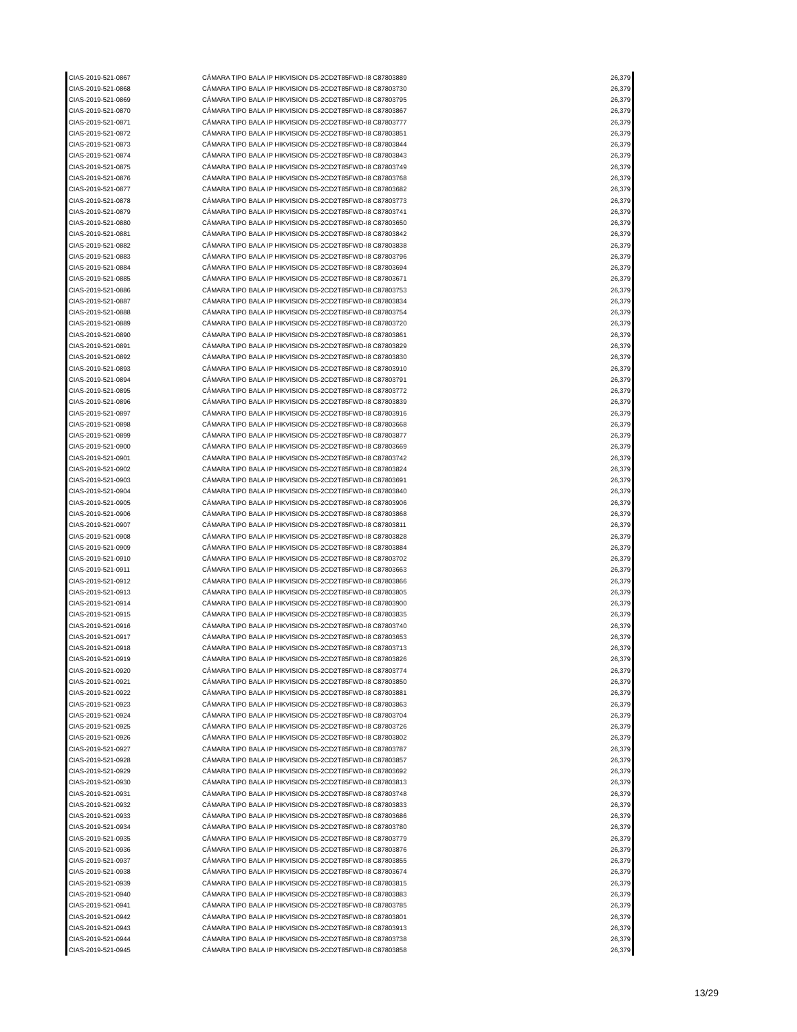| CIAS-2019-521-0867 | CÁMARA TIPO BALA IP HIKVISION DS-2CD2T85FWD-I8 C87803889 | 26,379 |
| CIAS-2019-521-0868 | CÁMARA TIPO BALA IP HIKVISION DS-2CD2T85FWD-I8 C87803730 | 26,379 |
| CIAS-2019-521-0869 | CÁMARA TIPO BALA IP HIKVISION DS-2CD2T85FWD-I8 C87803795 | 26,379 |
| CIAS-2019-521-0870 | CÁMARA TIPO BALA IP HIKVISION DS-2CD2T85FWD-I8 C87803867 | 26,379 |
| CIAS-2019-521-0871 | CÁMARA TIPO BALA IP HIKVISION DS-2CD2T85FWD-I8 C87803777 | 26,379 |
| CIAS-2019-521-0872 | CÁMARA TIPO BALA IP HIKVISION DS-2CD2T85FWD-I8 C87803851 | 26,379 |
| CIAS-2019-521-0873 | CÁMARA TIPO BALA IP HIKVISION DS-2CD2T85FWD-I8 C87803844 | 26,379 |
| CIAS-2019-521-0874 | CÁMARA TIPO BALA IP HIKVISION DS-2CD2T85FWD-I8 C87803843 | 26,379 |
| CIAS-2019-521-0875 | CÁMARA TIPO BALA IP HIKVISION DS-2CD2T85FWD-I8 C87803749 | 26,379 |
| CIAS-2019-521-0876 | CÁMARA TIPO BALA IP HIKVISION DS-2CD2T85FWD-I8 C87803768 | 26,379 |
| CIAS-2019-521-0877 | CÁMARA TIPO BALA IP HIKVISION DS-2CD2T85FWD-I8 C87803682 | 26,379 |
| CIAS-2019-521-0878 | CÁMARA TIPO BALA IP HIKVISION DS-2CD2T85FWD-I8 C87803773 | 26,379 |
| CIAS-2019-521-0879 | CÁMARA TIPO BALA IP HIKVISION DS-2CD2T85FWD-I8 C87803741 | 26,379 |
| CIAS-2019-521-0880 | CÁMARA TIPO BALA IP HIKVISION DS-2CD2T85FWD-I8 C87803650 | 26,379 |
| CIAS-2019-521-0881 | CÁMARA TIPO BALA IP HIKVISION DS-2CD2T85FWD-I8 C87803842 | 26,379 |
| CIAS-2019-521-0882 | CÁMARA TIPO BALA IP HIKVISION DS-2CD2T85FWD-I8 C87803838 | 26,379 |
| CIAS-2019-521-0883 | CÁMARA TIPO BALA IP HIKVISION DS-2CD2T85FWD-I8 C87803796 | 26,379 |
| CIAS-2019-521-0884 | CÁMARA TIPO BALA IP HIKVISION DS-2CD2T85FWD-I8 C87803694 | 26,379 |
| CIAS-2019-521-0885 | CÁMARA TIPO BALA IP HIKVISION DS-2CD2T85FWD-I8 C87803671 | 26,379 |
| CIAS-2019-521-0886 | CÁMARA TIPO BALA IP HIKVISION DS-2CD2T85FWD-I8 C87803753 | 26,379 |
| CIAS-2019-521-0887 | CÁMARA TIPO BALA IP HIKVISION DS-2CD2T85FWD-I8 C87803834 | 26,379 |
| CIAS-2019-521-0888 | CÁMARA TIPO BALA IP HIKVISION DS-2CD2T85FWD-I8 C87803754 | 26,379 |
| CIAS-2019-521-0889 | CÁMARA TIPO BALA IP HIKVISION DS-2CD2T85FWD-I8 C87803720 | 26,379 |
| CIAS-2019-521-0890 | CÁMARA TIPO BALA IP HIKVISION DS-2CD2T85FWD-I8 C87803861 | 26,379 |
| CIAS-2019-521-0891 | CÁMARA TIPO BALA IP HIKVISION DS-2CD2T85FWD-I8 C87803829 | 26,379 |
| CIAS-2019-521-0892 | CÁMARA TIPO BALA IP HIKVISION DS-2CD2T85FWD-I8 C87803830 | 26,379 |
| CIAS-2019-521-0893 | CÁMARA TIPO BALA IP HIKVISION DS-2CD2T85FWD-I8 C87803910 | 26,379 |
| CIAS-2019-521-0894 | CÁMARA TIPO BALA IP HIKVISION DS-2CD2T85FWD-I8 C87803791 | 26,379 |
| CIAS-2019-521-0895 | CÁMARA TIPO BALA IP HIKVISION DS-2CD2T85FWD-I8 C87803772 | 26,379 |
| CIAS-2019-521-0896 | CÁMARA TIPO BALA IP HIKVISION DS-2CD2T85FWD-I8 C87803839 | 26,379 |
| CIAS-2019-521-0897 | CÁMARA TIPO BALA IP HIKVISION DS-2CD2T85FWD-I8 C87803916 | 26,379 |
| CIAS-2019-521-0898 | CÁMARA TIPO BALA IP HIKVISION DS-2CD2T85FWD-I8 C87803668 | 26,379 |
| CIAS-2019-521-0899 | CÁMARA TIPO BALA IP HIKVISION DS-2CD2T85FWD-I8 C87803877 | 26,379 |
| CIAS-2019-521-0900 | CÁMARA TIPO BALA IP HIKVISION DS-2CD2T85FWD-I8 C87803669 | 26,379 |
| CIAS-2019-521-0901 | CÁMARA TIPO BALA IP HIKVISION DS-2CD2T85FWD-I8 C87803742 | 26,379 |
| CIAS-2019-521-0902 | CÁMARA TIPO BALA IP HIKVISION DS-2CD2T85FWD-I8 C87803824 | 26,379 |
| CIAS-2019-521-0903 | CÁMARA TIPO BALA IP HIKVISION DS-2CD2T85FWD-I8 C87803691 | 26,379 |
| CIAS-2019-521-0904 | CÁMARA TIPO BALA IP HIKVISION DS-2CD2T85FWD-I8 C87803840 | 26,379 |
| CIAS-2019-521-0905 | CÁMARA TIPO BALA IP HIKVISION DS-2CD2T85FWD-I8 C87803906 | 26,379 |
| CIAS-2019-521-0906 | CÁMARA TIPO BALA IP HIKVISION DS-2CD2T85FWD-I8 C87803868 | 26,379 |
| CIAS-2019-521-0907 | CÁMARA TIPO BALA IP HIKVISION DS-2CD2T85FWD-I8 C87803811 | 26,379 |
| CIAS-2019-521-0908 | CÁMARA TIPO BALA IP HIKVISION DS-2CD2T85FWD-I8 C87803828 | 26,379 |
| CIAS-2019-521-0909 | CÁMARA TIPO BALA IP HIKVISION DS-2CD2T85FWD-I8 C87803884 | 26,379 |
| CIAS-2019-521-0910 | CÁMARA TIPO BALA IP HIKVISION DS-2CD2T85FWD-I8 C87803702 | 26,379 |
| CIAS-2019-521-0911 | CÁMARA TIPO BALA IP HIKVISION DS-2CD2T85FWD-I8 C87803663 | 26,379 |
| CIAS-2019-521-0912 | CÁMARA TIPO BALA IP HIKVISION DS-2CD2T85FWD-I8 C87803866 | 26,379 |
| CIAS-2019-521-0913 | CÁMARA TIPO BALA IP HIKVISION DS-2CD2T85FWD-I8 C87803805 | 26,379 |
| CIAS-2019-521-0914 | CÁMARA TIPO BALA IP HIKVISION DS-2CD2T85FWD-I8 C87803900 | 26,379 |
| CIAS-2019-521-0915 | CÁMARA TIPO BALA IP HIKVISION DS-2CD2T85FWD-I8 C87803835 | 26,379 |
| CIAS-2019-521-0916 | CÁMARA TIPO BALA IP HIKVISION DS-2CD2T85FWD-I8 C87803740 | 26,379 |
| CIAS-2019-521-0917 | CÁMARA TIPO BALA IP HIKVISION DS-2CD2T85FWD-I8 C87803653 | 26,379 |
| CIAS-2019-521-0918 | CÁMARA TIPO BALA IP HIKVISION DS-2CD2T85FWD-I8 C87803713 | 26,379 |
| CIAS-2019-521-0919 | CÁMARA TIPO BALA IP HIKVISION DS-2CD2T85FWD-I8 C87803826 | 26,379 |
| CIAS-2019-521-0920 | CÁMARA TIPO BALA IP HIKVISION DS-2CD2T85FWD-I8 C87803774 | 26,379 |
| CIAS-2019-521-0921 | CÁMARA TIPO BALA IP HIKVISION DS-2CD2T85FWD-I8 C87803850 | 26,379 |
| CIAS-2019-521-0922 | CÁMARA TIPO BALA IP HIKVISION DS-2CD2T85FWD-I8 C87803881 | 26,379 |
| CIAS-2019-521-0923 | CÁMARA TIPO BALA IP HIKVISION DS-2CD2T85FWD-I8 C87803863 | 26,379 |
| CIAS-2019-521-0924 | CÁMARA TIPO BALA IP HIKVISION DS-2CD2T85FWD-I8 C87803704 | 26,379 |
| CIAS-2019-521-0925 | CÁMARA TIPO BALA IP HIKVISION DS-2CD2T85FWD-I8 C87803726 | 26,379 |
| CIAS-2019-521-0926 | CÁMARA TIPO BALA IP HIKVISION DS-2CD2T85FWD-I8 C87803802 | 26,379 |
| CIAS-2019-521-0927 | CÁMARA TIPO BALA IP HIKVISION DS-2CD2T85FWD-I8 C87803787 | 26,379 |
| CIAS-2019-521-0928 | CÁMARA TIPO BALA IP HIKVISION DS-2CD2T85FWD-I8 C87803857 | 26,379 |
| CIAS-2019-521-0929 | CÁMARA TIPO BALA IP HIKVISION DS-2CD2T85FWD-I8 C87803692 | 26,379 |
| CIAS-2019-521-0930 | CÁMARA TIPO BALA IP HIKVISION DS-2CD2T85FWD-I8 C87803813 | 26,379 |
| CIAS-2019-521-0931 | CÁMARA TIPO BALA IP HIKVISION DS-2CD2T85FWD-I8 C87803748 | 26,379 |
| CIAS-2019-521-0932 | CÁMARA TIPO BALA IP HIKVISION DS-2CD2T85FWD-I8 C87803833 | 26,379 |
| CIAS-2019-521-0933 | CÁMARA TIPO BALA IP HIKVISION DS-2CD2T85FWD-I8 C87803686 | 26,379 |
| CIAS-2019-521-0934 | CÁMARA TIPO BALA IP HIKVISION DS-2CD2T85FWD-I8 C87803780 | 26,379 |
| CIAS-2019-521-0935 | CÁMARA TIPO BALA IP HIKVISION DS-2CD2T85FWD-I8 C87803779 | 26,379 |
| CIAS-2019-521-0936 | CÁMARA TIPO BALA IP HIKVISION DS-2CD2T85FWD-I8 C87803876 | 26,379 |
| CIAS-2019-521-0937 | CÁMARA TIPO BALA IP HIKVISION DS-2CD2T85FWD-I8 C87803855 | 26,379 |
| CIAS-2019-521-0938 | CÁMARA TIPO BALA IP HIKVISION DS-2CD2T85FWD-I8 C87803674 | 26,379 |
| CIAS-2019-521-0939 | CÁMARA TIPO BALA IP HIKVISION DS-2CD2T85FWD-I8 C87803815 | 26,379 |
| CIAS-2019-521-0940 | CÁMARA TIPO BALA IP HIKVISION DS-2CD2T85FWD-I8 C87803883 | 26,379 |
| CIAS-2019-521-0941 | CÁMARA TIPO BALA IP HIKVISION DS-2CD2T85FWD-I8 C87803785 | 26,379 |
| CIAS-2019-521-0942 | CÁMARA TIPO BALA IP HIKVISION DS-2CD2T85FWD-I8 C87803801 | 26,379 |
| CIAS-2019-521-0943 | CÁMARA TIPO BALA IP HIKVISION DS-2CD2T85FWD-I8 C87803913 | 26,379 |
| CIAS-2019-521-0944 | CÁMARA TIPO BALA IP HIKVISION DS-2CD2T85FWD-I8 C87803738 | 26,379 |
| CIAS-2019-521-0945 | CÁMARA TIPO BALA IP HIKVISION DS-2CD2T85FWD-I8 C87803858 | 26,379 |
13/29